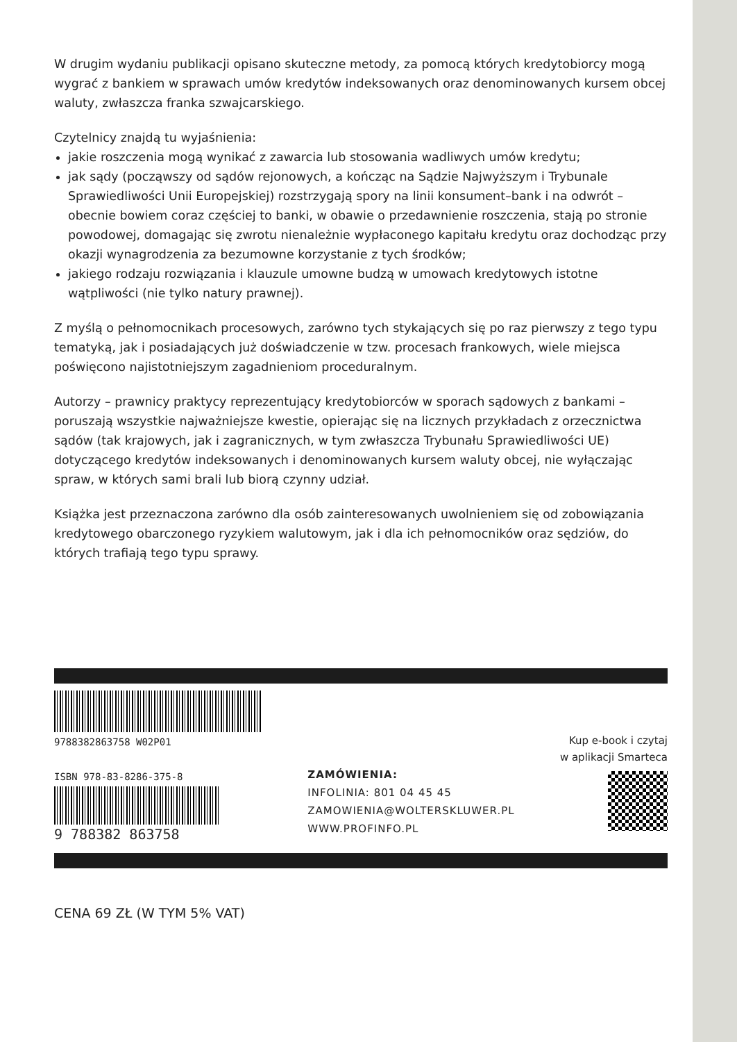W drugim wydaniu publikacji opisano skuteczne metody, za pomocą których kredytobiorcy mogą wygrać z bankiem w sprawach umów kredytów indeksowanych oraz denominowanych kursem obcej waluty, zwłaszcza franka szwajcarskiego.
Czytelnicy znajdą tu wyjaśnienia:
jakie roszczenia mogą wynikać z zawarcia lub stosowania wadliwych umów kredytu;
jak sądy (począwszy od sądów rejonowych, a kończąc na Sądzie Najwyższym i Trybunale Sprawiedliwości Unii Europejskiej) rozstrzygają spory na linii konsument–bank i na odwrót – obecnie bowiem coraz częściej to banki, w obawie o przedawnienie roszczenia, stają po stronie powodowej, domagając się zwrotu nienależnie wypłaconego kapitału kredytu oraz dochodząc przy okazji wynagrodzenia za bezumowne korzystanie z tych środków;
jakiego rodzaju rozwiązania i klauzule umowne budzą w umowach kredytowych istotne wątpliwości (nie tylko natury prawnej).
Z myślą o pełnomocnikach procesowych, zarówno tych stykających się po raz pierwszy z tego typu tematyką, jak i posiadających już doświadczenie w tzw. procesach frankowych, wiele miejsca poświęcono najistotniejszym zagadnieniom proceduralnym.
Autorzy – prawnicy praktycy reprezentujący kredytobiorców w sporach sądowych z bankami – poruszają wszystkie najważniejsze kwestie, opierając się na licznych przykładach z orzecznictwa sądów (tak krajowych, jak i zagranicznych, w tym zwłaszcza Trybunału Sprawiedliwości UE) dotyczącego kredytów indeksowanych i denominowanych kursem waluty obcej, nie wyłączając spraw, w których sami brali lub biorą czynny udział.
Książka jest przeznaczona zarówno dla osób zainteresowanych uwolnieniem się od zobowiązania kredytowego obarczonego ryzykiem walutowym, jak i dla ich pełnomocników oraz sędziów, do których trafiają tego typu sprawy.
9788382863758 W02P01
ISBN 978-83-8286-375-8
9 788382 863758
ZAMÓWIENIA:
INFOLINIA: 801 04 45 45
ZAMOWIENIA@WOLTERSKLUWER.PL
WWW.PROFINFO.PL
Kup e-book i czytaj
w aplikacji Smarteca
CENA 69 ZŁ (W TYM 5% VAT)